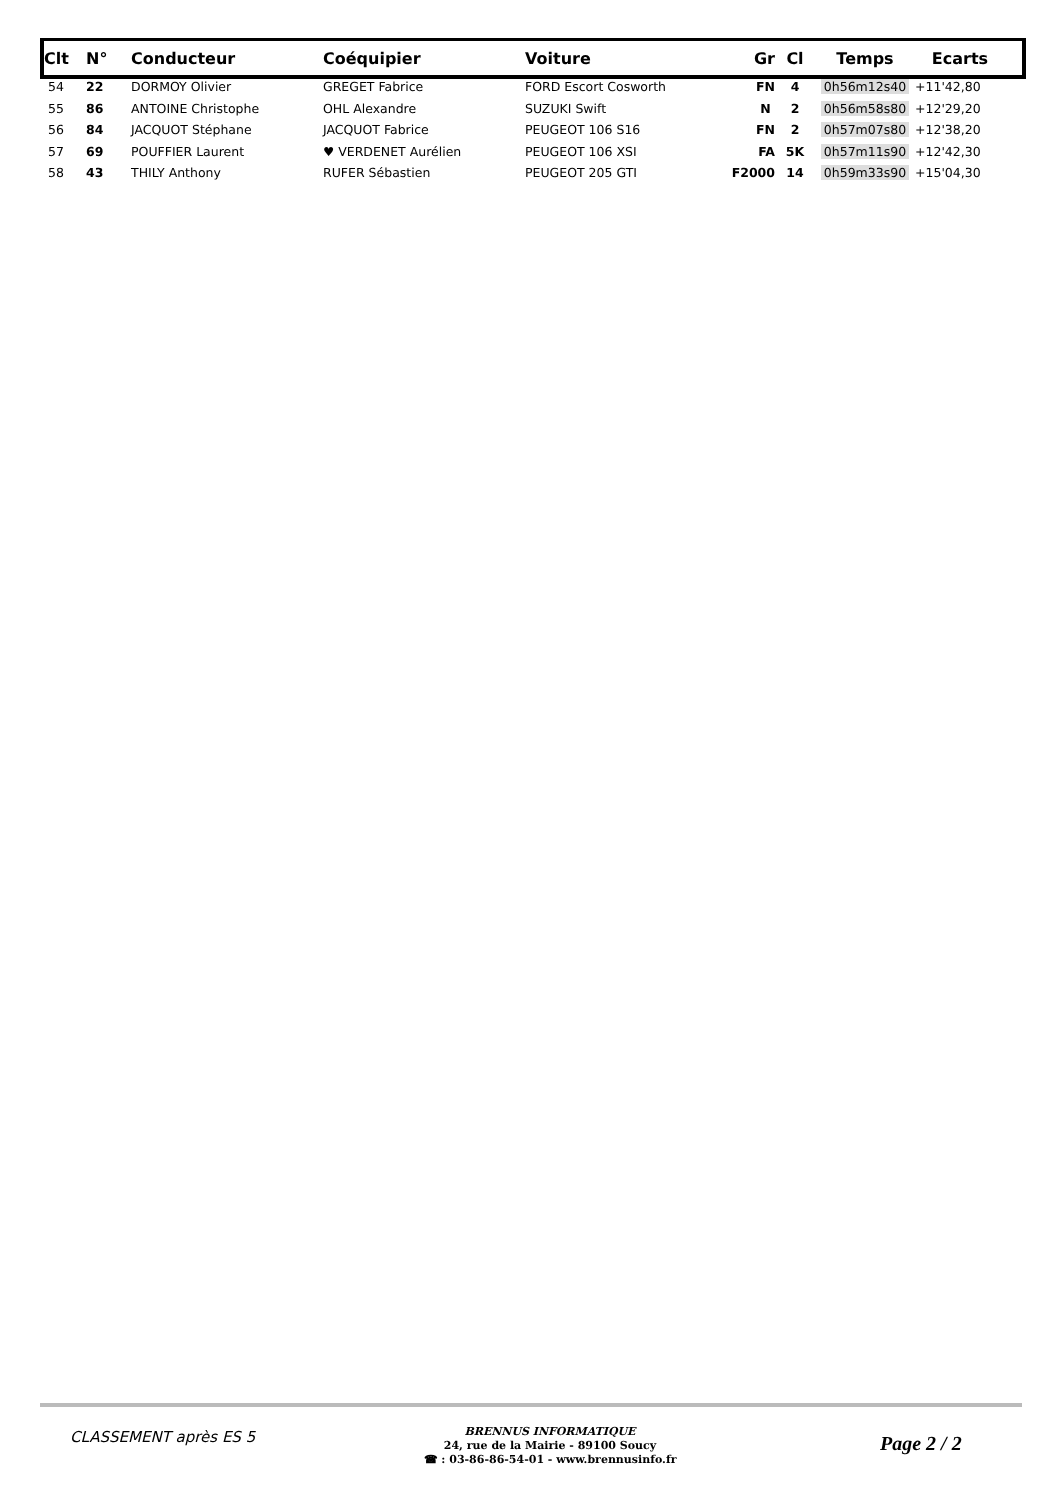| Clt | N° | Conducteur | Coéquipier | Voiture | Gr | Cl | Temps | Ecarts |
| --- | --- | --- | --- | --- | --- | --- | --- | --- |
| 54 | 22 | DORMOY Olivier | GREGET Fabrice | FORD Escort Cosworth | FN | 4 | 0h56m12s40 | +11'42,80 |
| 55 | 86 | ANTOINE Christophe | OHL Alexandre | SUZUKI Swift | N | 2 | 0h56m58s80 | +12'29,20 |
| 56 | 84 | JACQUOT Stéphane | JACQUOT Fabrice | PEUGEOT 106 S16 | FN | 2 | 0h57m07s80 | +12'38,20 |
| 57 | 69 | POUFFIER Laurent | ♥ VERDENET Aurélien | PEUGEOT 106 XSI | FA | 5K | 0h57m11s90 | +12'42,30 |
| 58 | 43 | THILY Anthony | RUFER Sébastien | PEUGEOT 205 GTI | F2000 | 14 | 0h59m33s90 | +15'04,30 |
CLASSEMENT après ES 5
BRENNUS INFORMATIQUE
24, rue de la Mairie - 89100 Soucy
☎ : 03-86-86-54-01 - www.brennusinfo.fr
Page 2 / 2